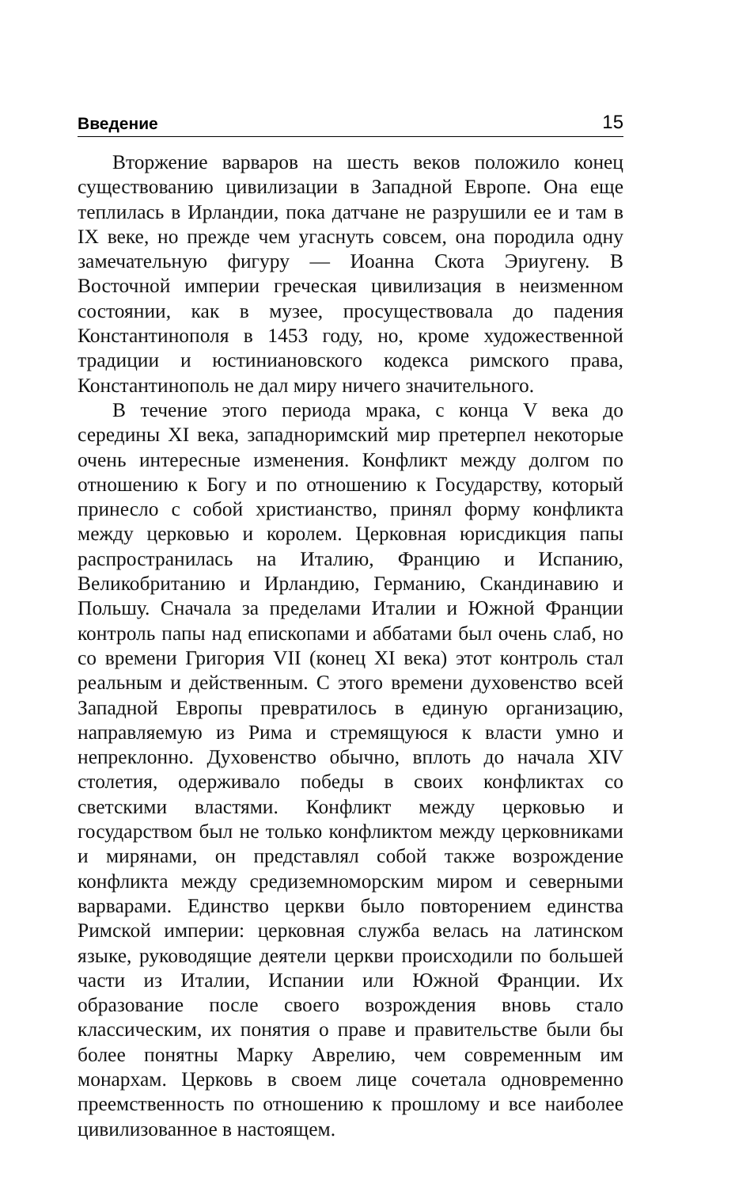Введение 15
Вторжение варваров на шесть веков положило конец существованию цивилизации в Западной Европе. Она еще теплилась в Ирландии, пока датчане не разрушили ее и там в IX веке, но прежде чем угаснуть совсем, она породила одну замечательную фигуру — Иоанна Скота Эриугену. В Восточной империи греческая цивилизация в неизменном состоянии, как в музее, просуществовала до падения Константинополя в 1453 году, но, кроме художественной традиции и юстиниановского кодекса римского права, Константинополь не дал миру ничего значительного.
В течение этого периода мрака, с конца V века до середины XI века, западноримский мир претерпел некоторые очень интересные изменения. Конфликт между долгом по отношению к Богу и по отношению к Государству, который принесло с собой христианство, принял форму конфликта между церковью и королем. Церковная юрисдикция папы распространилась на Италию, Францию и Испанию, Великобританию и Ирландию, Германию, Скандинавию и Польшу. Сначала за пределами Италии и Южной Франции контроль папы над епископами и аббатами был очень слаб, но со времени Григория VII (конец XI века) этот контроль стал реальным и действенным. С этого времени духовенство всей Западной Европы превратилось в единую организацию, направляемую из Рима и стремящуюся к власти умно и непреклонно. Духовенство обычно, вплоть до начала XIV столетия, одерживало победы в своих конфликтах со светскими властями. Конфликт между церковью и государством был не только конфликтом между церковниками и мирянами, он представлял собой также возрождение конфликта между средиземноморским миром и северными варварами. Единство церкви было повторением единства Римской империи: церковная служба велась на латинском языке, руководящие деятели церкви происходили по большей части из Италии, Испании или Южной Франции. Их образование после своего возрождения вновь стало классическим, их понятия о праве и правительстве были бы более понятны Марку Аврелию, чем современным им монархам. Церковь в своем лице сочетала одновременно преемственность по отношению к прошлому и все наиболее цивилизованное в настоящем.